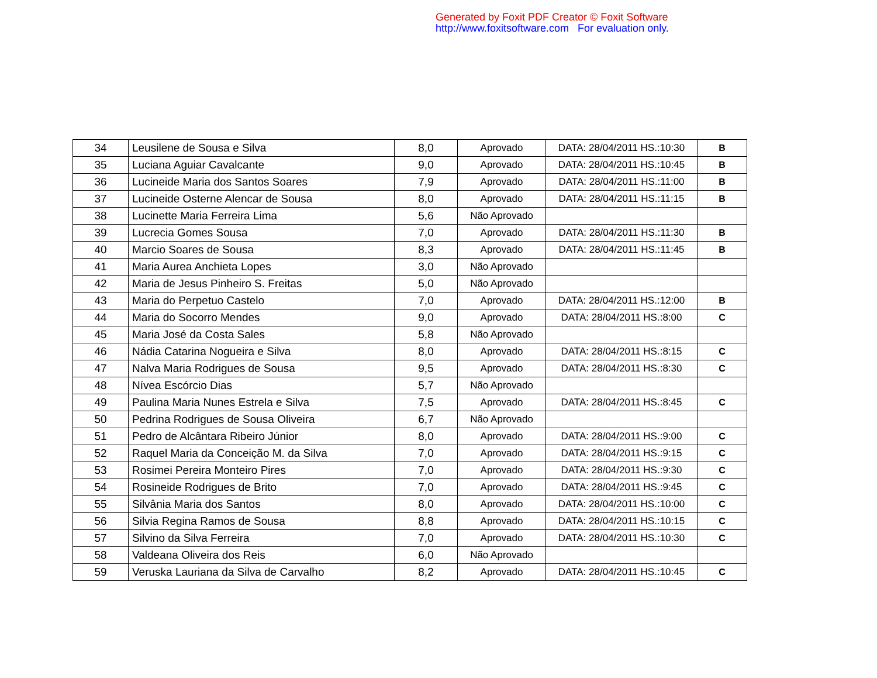Generated by Foxit PDF Creator © Foxit Software
http://www.foxitsoftware.com For evaluation only.
| 34 | Leusilene de Sousa e Silva | 8,0 | Aprovado | DATA: 28/04/2011 HS.:10:30 | B |
| 35 | Luciana Aguiar Cavalcante | 9,0 | Aprovado | DATA: 28/04/2011 HS.:10:45 | B |
| 36 | Lucineide Maria dos Santos Soares | 7,9 | Aprovado | DATA: 28/04/2011 HS.:11:00 | B |
| 37 | Lucineide Osterne Alencar de Sousa | 8,0 | Aprovado | DATA: 28/04/2011 HS.:11:15 | B |
| 38 | Lucinette Maria Ferreira Lima | 5,6 | Não Aprovado | | |
| 39 | Lucrecia Gomes Sousa | 7,0 | Aprovado | DATA: 28/04/2011 HS.:11:30 | B |
| 40 | Marcio Soares de Sousa | 8,3 | Aprovado | DATA: 28/04/2011 HS.:11:45 | B |
| 41 | Maria Aurea Anchieta Lopes | 3,0 | Não Aprovado | | |
| 42 | Maria de Jesus Pinheiro S. Freitas | 5,0 | Não Aprovado | | |
| 43 | Maria do Perpetuo Castelo | 7,0 | Aprovado | DATA: 28/04/2011 HS.:12:00 | B |
| 44 | Maria do Socorro Mendes | 9,0 | Aprovado | DATA: 28/04/2011 HS.:8:00 | C |
| 45 | Maria José da Costa Sales | 5,8 | Não Aprovado | | |
| 46 | Nádia Catarina Nogueira e Silva | 8,0 | Aprovado | DATA: 28/04/2011 HS.:8:15 | C |
| 47 | Nalva Maria Rodrigues de Sousa | 9,5 | Aprovado | DATA: 28/04/2011 HS.:8:30 | C |
| 48 | Nívea Escórcio Dias | 5,7 | Não Aprovado | | |
| 49 | Paulina Maria Nunes Estrela e Silva | 7,5 | Aprovado | DATA: 28/04/2011 HS.:8:45 | C |
| 50 | Pedrina Rodrigues de Sousa Oliveira | 6,7 | Não Aprovado | | |
| 51 | Pedro de Alcântara Ribeiro Júnior | 8,0 | Aprovado | DATA: 28/04/2011 HS.:9:00 | C |
| 52 | Raquel Maria da Conceição M. da Silva | 7,0 | Aprovado | DATA: 28/04/2011 HS.:9:15 | C |
| 53 | Rosimei Pereira Monteiro Pires | 7,0 | Aprovado | DATA: 28/04/2011 HS.:9:30 | C |
| 54 | Rosineide Rodrigues de Brito | 7,0 | Aprovado | DATA: 28/04/2011 HS.:9:45 | C |
| 55 | Silvânia Maria dos Santos | 8,0 | Aprovado | DATA: 28/04/2011 HS.:10:00 | C |
| 56 | Silvia Regina Ramos de Sousa | 8,8 | Aprovado | DATA: 28/04/2011 HS.:10:15 | C |
| 57 | Silvino da Silva Ferreira | 7,0 | Aprovado | DATA: 28/04/2011 HS.:10:30 | C |
| 58 | Valdeana Oliveira dos Reis | 6,0 | Não Aprovado | | |
| 59 | Veruska Lauriana da Silva de Carvalho | 8,2 | Aprovado | DATA: 28/04/2011 HS.:10:45 | C |